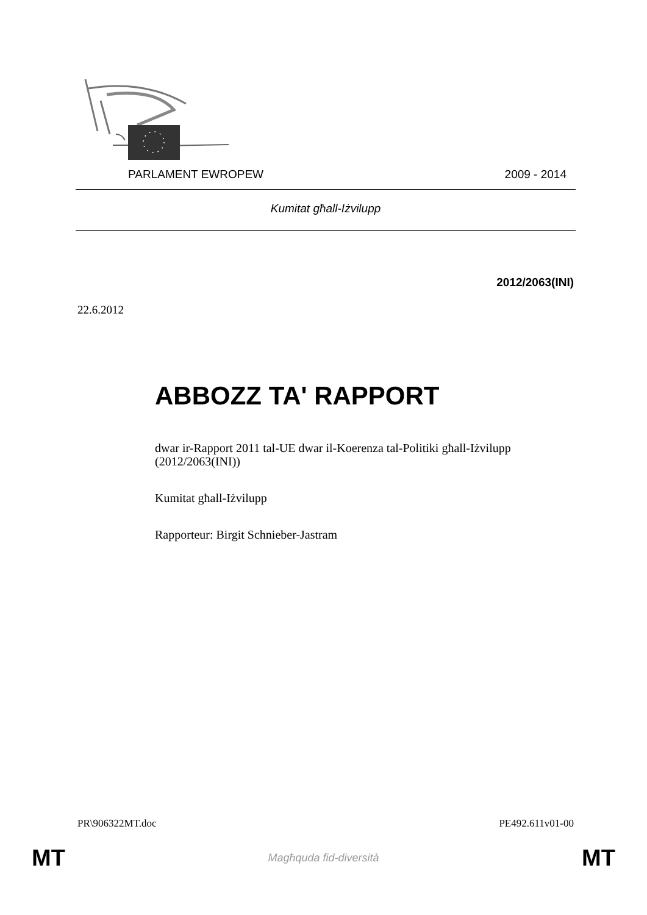PARLAMENT EWROPEW 2009 - 2014
Kumitat għall-Iżvilupp
2012/2063(INI)
22.6.2012
ABBOZZ TA' RAPPORT
dwar ir-Rapport 2011 tal-UE dwar il-Koerenza tal-Politiki għall-Iżvilupp
(2012/2063(INI))
Kumitat għall-Iżvilupp
Rapporteur: Birgit Schnieber-Jastram
PR\906322MT.doc PE492.611v01-00
MT Magħquda fid-diversità MT